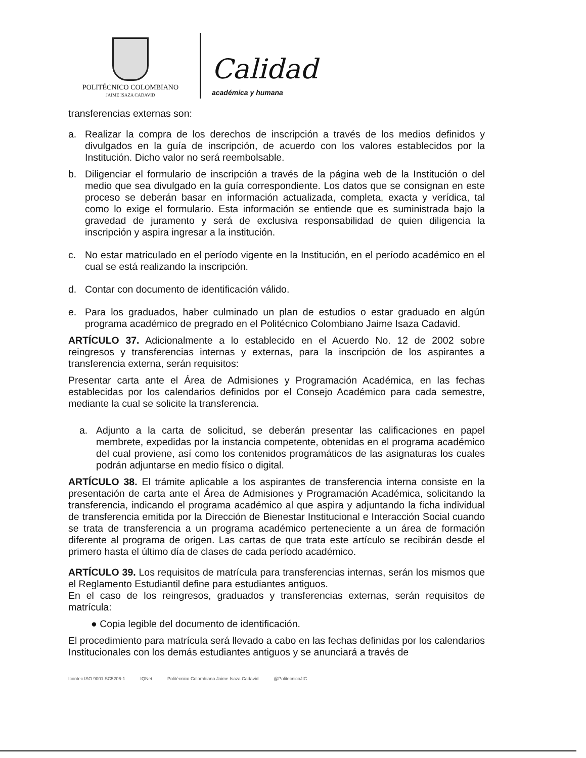POLITÉCNICO COLOMBIANO
JAIME ISAZA CADAVID
Calidad
académica y humana
transferencias externas son:
a. Realizar la compra de los derechos de inscripción a través de los medios definidos y divulgados en la guía de inscripción, de acuerdo con los valores establecidos por la Institución. Dicho valor no será reembolsable.
b. Diligenciar el formulario de inscripción a través de la página web de la Institución o del medio que sea divulgado en la guía correspondiente. Los datos que se consignan en este proceso se deberán basar en información actualizada, completa, exacta y verídica, tal como lo exige el formulario. Esta información se entiende que es suministrada bajo la gravedad de juramento y será de exclusiva responsabilidad de quien diligencia la inscripción y aspira ingresar a la institución.
c. No estar matriculado en el período vigente en la Institución, en el período académico en el cual se está realizando la inscripción.
d. Contar con documento de identificación válido.
e. Para los graduados, haber culminado un plan de estudios o estar graduado en algún programa académico de pregrado en el Politécnico Colombiano Jaime Isaza Cadavid.
ARTÍCULO 37. Adicionalmente a lo establecido en el Acuerdo No. 12 de 2002 sobre reingresos y transferencias internas y externas, para la inscripción de los aspirantes a transferencia externa, serán requisitos:
Presentar carta ante el Área de Admisiones y Programación Académica, en las fechas establecidas por los calendarios definidos por el Consejo Académico para cada semestre, mediante la cual se solicite la transferencia.
a. Adjunto a la carta de solicitud, se deberán presentar las calificaciones en papel membrete, expedidas por la instancia competente, obtenidas en el programa académico del cual proviene, así como los contenidos programáticos de las asignaturas los cuales podrán adjuntarse en medio físico o digital.
ARTÍCULO 38. El trámite aplicable a los aspirantes de transferencia interna consiste en la presentación de carta ante el Área de Admisiones y Programación Académica, solicitando la transferencia, indicando el programa académico al que aspira y adjuntando la ficha individual de transferencia emitida por la Dirección de Bienestar Institucional e Interacción Social cuando se trata de transferencia a un programa académico perteneciente a un área de formación diferente al programa de origen. Las cartas de que trata este artículo se recibirán desde el primero hasta el último día de clases de cada período académico.
ARTÍCULO 39. Los requisitos de matrícula para transferencias internas, serán los mismos que el Reglamento Estudiantil define para estudiantes antiguos.
En el caso de los reingresos, graduados y transferencias externas, serán requisitos de matrícula:
● Copia legible del documento de identificación.
El procedimiento para matrícula será llevado a cabo en las fechas definidas por los calendarios Institucionales con los demás estudiantes antiguos y se anunciará a través de
Icontec ISO 9001 SC5206-1 IQNet Politécnico Colombiano Jaime Isaza Cadavid @PolitecnicoJIC